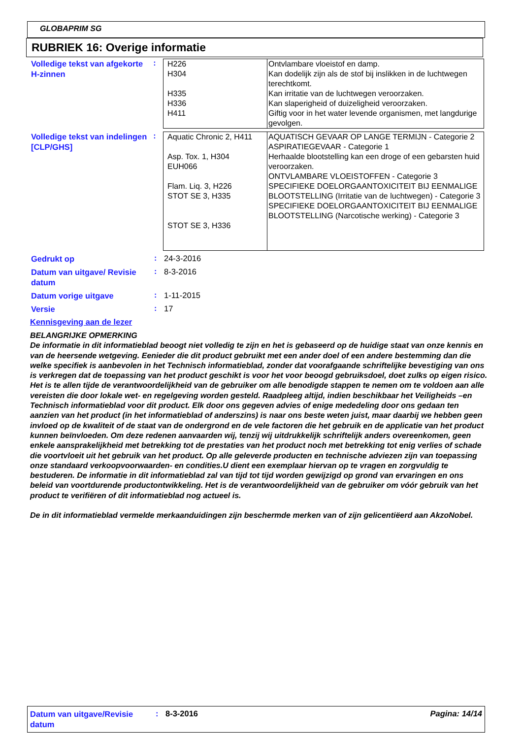GLOBAPRIM SG
RUBRIEK 16: Overige informatie
Volledige tekst van afgekorte H-zinnen
:
| H226 H304 H335 H336 H411 | Ontvlambare vloeistof en damp. Kan dodelijk zijn als de stof bij inslikken in de luchtwegen terechtkomt. Kan irritatie van de luchtwegen veroorzaken. Kan slaperigheid of duizeligheid veroorzaken. Giftig voor in het water levende organismen, met langdurige gevolgen. |
Volledige tekst van indelingen [CLP/GHS]
:
| Aquatic Chronic 2, H411 Asp. Tox. 1, H304 EUH066 Flam. Liq. 3, H226 STOT SE 3, H335 STOT SE 3, H336 | AQUATISCH GEVAAR OP LANGE TERMIJN - Categorie 2 ASPIRATIEGEVAAR - Categorie 1 Herhaalde blootstelling kan een droge of een gebarsten huid veroorzaken. ONTVLAMBARE VLOEISTOFFEN - Categorie 3 SPECIFIEKE DOELORGAANTOXICITEIT BIJ EENMALIGE BLOOTSTELLING (Irritatie van de luchtwegen) - Categorie 3 SPECIFIEKE DOELORGAANTOXICITEIT BIJ EENMALIGE BLOOTSTELLING (Narcotische werking) - Categorie 3 |
Gedrukt op
: 24-3-2016
Datum van uitgave/ Revisie datum
: 8-3-2016
Datum vorige uitgave
: 1-11-2015
Versie
: 17
Kennisgeving aan de lezer
BELANGRIJKE OPMERKING
De informatie in dit informatieblad beoogt niet volledig te zijn en het is gebaseerd op de huidige staat van onze kennis en van de heersende wetgeving. Eenieder die dit product gebruikt met een ander doel of een andere bestemming dan die welke specifiek is aanbevolen in het Technisch informatieblad, zonder dat voorafgaande schriftelijke bevestiging van ons is verkregen dat de toepassing van het product geschikt is voor het voor beoogd gebruiksdoel, doet zulks op eigen risico. Het is te allen tijde de verantwoordelijkheid van de gebruiker om alle benodigde stappen te nemen om te voldoen aan alle vereisten die door lokale wet- en regelgeving worden gesteld. Raadpleeg altijd, indien beschikbaar het Veiligheids –en Technisch informatieblad voor dit product. Elk door ons gegeven advies of enige mededeling door ons gedaan ten aanzien van het product (in het informatieblad of anderszins) is naar ons beste weten juist, maar daarbij we hebben geen invloed op de kwaliteit of de staat van de ondergrond en de vele factoren die het gebruik en de applicatie van het product kunnen beïnvloeden. Om deze redenen aanvaarden wij, tenzij wij uitdrukkelijk schriftelijk anders overeenkomen, geen enkele aansprakelijkheid met betrekking tot de prestaties van het product noch met betrekking tot enig verlies of schade die voortvloeit uit het gebruik van het product. Op alle geleverde producten en technische adviezen zijn van toepassing onze standaard verkoopvoorwaarden- en condities.U dient een exemplaar hiervan op te vragen en zorgvuldig te bestuderen. De informatie in dit informatieblad zal van tijd tot tijd worden gewijzigd op grond van ervaringen en ons beleid van voortdurende productontwikkeling. Het is de verantwoordelijkheid van de gebruiker om vóór gebruik van het product te verifiëren of dit informatieblad nog actueel is.
De in dit informatieblad vermelde merkaanduidingen zijn beschermde merken van of zijn gelicentiëerd aan AkzoNobel.
Datum van uitgave/Revisie datum
: 8-3-2016 Pagina: 14/14